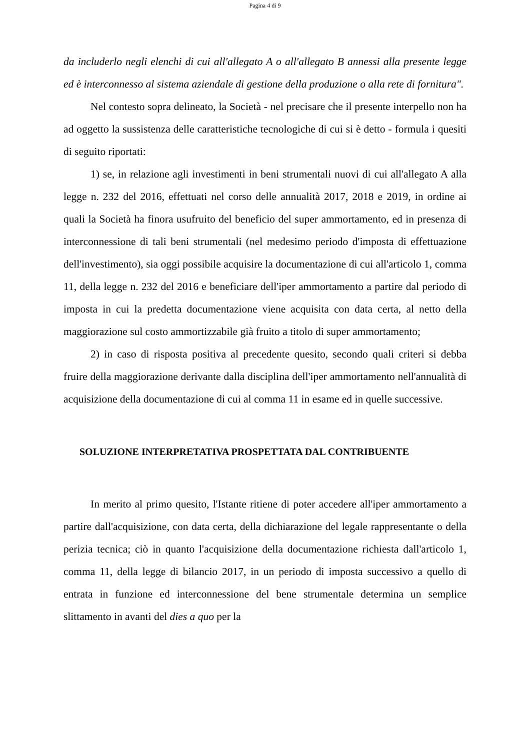Pagina 4 di 9
da includerlo negli elenchi di cui all'allegato A o all'allegato B annessi alla presente legge ed è interconnesso al sistema aziendale di gestione della produzione o alla rete di fornitura".
Nel contesto sopra delineato, la Società - nel precisare che il presente interpello non ha ad oggetto la sussistenza delle caratteristiche tecnologiche di cui si è detto - formula i quesiti di seguito riportati:
1) se, in relazione agli investimenti in beni strumentali nuovi di cui all'allegato A alla legge n. 232 del 2016, effettuati nel corso delle annualità 2017, 2018 e 2019, in ordine ai quali la Società ha finora usufruito del beneficio del super ammortamento, ed in presenza di interconnessione di tali beni strumentali (nel medesimo periodo d'imposta di effettuazione dell'investimento), sia oggi possibile acquisire la documentazione di cui all'articolo 1, comma 11, della legge n. 232 del 2016 e beneficiare dell'iper ammortamento a partire dal periodo di imposta in cui la predetta documentazione viene acquisita con data certa, al netto della maggiorazione sul costo ammortizzabile già fruito a titolo di super ammortamento;
2) in caso di risposta positiva al precedente quesito, secondo quali criteri si debba fruire della maggiorazione derivante dalla disciplina dell'iper ammortamento nell'annualità di acquisizione della documentazione di cui al comma 11 in esame ed in quelle successive.
SOLUZIONE INTERPRETATIVA PROSPETTATA DAL CONTRIBUENTE
In merito al primo quesito, l'Istante ritiene di poter accedere all'iper ammortamento a partire dall'acquisizione, con data certa, della dichiarazione del legale rappresentante o della perizia tecnica; ciò in quanto l'acquisizione della documentazione richiesta dall'articolo 1, comma 11, della legge di bilancio 2017, in un periodo di imposta successivo a quello di entrata in funzione ed interconnessione del bene strumentale determina un semplice slittamento in avanti del dies a quo per la